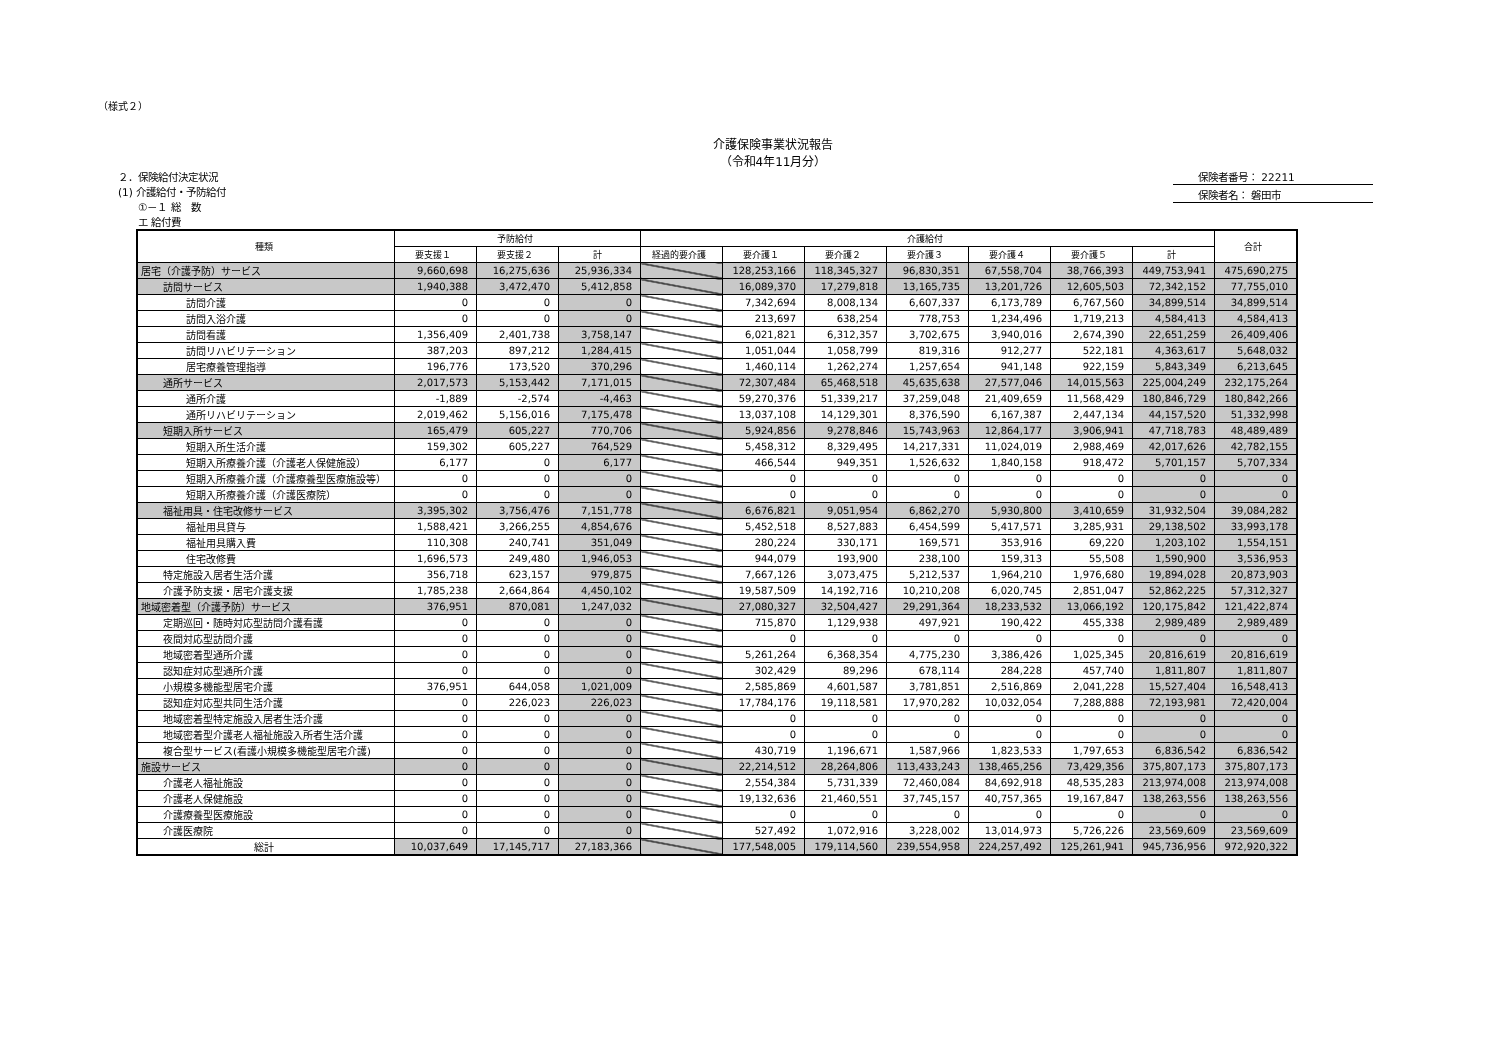（様式２）
介護保険事業状況報告
（令和4年11月分）
２．保険給付決定状況
(1) 介護給付・予防給付
　　①－１ 総　数
　　エ 給付費
保険者番号： 22211
保険者名： 磐田市
| 種類 | 予防給付 | | | 介護給付 | | | | | | | 合計 |
| --- | --- | --- | --- | --- | --- | --- | --- | --- | --- | --- | --- |
| | 要支援１ | 要支援２ | 計 | 経過的要介護 | 要介護１ | 要介護２ | 要介護３ | 要介護４ | 要介護５ | 計 | |
| 居宅（介護予防）サービス | 9,660,698 | 16,275,636 | 25,936,334 | | 128,253,166 | 118,345,327 | 96,830,351 | 67,558,704 | 38,766,393 | 449,753,941 | 475,690,275 |
| 訪問サービス | 1,940,388 | 3,472,470 | 5,412,858 | | 16,089,370 | 17,279,818 | 13,165,735 | 13,201,726 | 12,605,503 | 72,342,152 | 77,755,010 |
| 訪問介護 | 0 | 0 | 0 | | 7,342,694 | 8,008,134 | 6,607,337 | 6,173,789 | 6,767,560 | 34,899,514 | 34,899,514 |
| 訪問入浴介護 | 0 | 0 | 0 | | 213,697 | 638,254 | 778,753 | 1,234,496 | 1,719,213 | 4,584,413 | 4,584,413 |
| 訪問看護 | 1,356,409 | 2,401,738 | 3,758,147 | | 6,021,821 | 6,312,357 | 3,702,675 | 3,940,016 | 2,674,390 | 22,651,259 | 26,409,406 |
| 訪問リハビリテーション | 387,203 | 897,212 | 1,284,415 | | 1,051,044 | 1,058,799 | 819,316 | 912,277 | 522,181 | 4,363,617 | 5,648,032 |
| 居宅療養管理指導 | 196,776 | 173,520 | 370,296 | | 1,460,114 | 1,262,274 | 1,257,654 | 941,148 | 922,159 | 5,843,349 | 6,213,645 |
| 通所サービス | 2,017,573 | 5,153,442 | 7,171,015 | | 72,307,484 | 65,468,518 | 45,635,638 | 27,577,046 | 14,015,563 | 225,004,249 | 232,175,264 |
| 通所介護 | -1,889 | -2,574 | -4,463 | | 59,270,376 | 51,339,217 | 37,259,048 | 21,409,659 | 11,568,429 | 180,846,729 | 180,842,266 |
| 通所リハビリテーション | 2,019,462 | 5,156,016 | 7,175,478 | | 13,037,108 | 14,129,301 | 8,376,590 | 6,167,387 | 2,447,134 | 44,157,520 | 51,332,998 |
| 短期入所サービス | 165,479 | 605,227 | 770,706 | | 5,924,856 | 9,278,846 | 15,743,963 | 12,864,177 | 3,906,941 | 47,718,783 | 48,489,489 |
| 短期入所生活介護 | 159,302 | 605,227 | 764,529 | | 5,458,312 | 8,329,495 | 14,217,331 | 11,024,019 | 2,988,469 | 42,017,626 | 42,782,155 |
| 短期入所療養介護（介護老人保健施設） | 6,177 | 0 | 6,177 | | 466,544 | 949,351 | 1,526,632 | 1,840,158 | 918,472 | 5,701,157 | 5,707,334 |
| 短期入所療養介護（介護療養型医療施設等） | 0 | 0 | 0 | | 0 | 0 | 0 | 0 | 0 | 0 | 0 |
| 短期入所療養介護（介護医療院） | 0 | 0 | 0 | | 0 | 0 | 0 | 0 | 0 | 0 | 0 |
| 福祉用具・住宅改修サービス | 3,395,302 | 3,756,476 | 7,151,778 | | 6,676,821 | 9,051,954 | 6,862,270 | 5,930,800 | 3,410,659 | 31,932,504 | 39,084,282 |
| 福祉用具貸与 | 1,588,421 | 3,266,255 | 4,854,676 | | 5,452,518 | 8,527,883 | 6,454,599 | 5,417,571 | 3,285,931 | 29,138,502 | 33,993,178 |
| 福祉用具購入費 | 110,308 | 240,741 | 351,049 | | 280,224 | 330,171 | 169,571 | 353,916 | 69,220 | 1,203,102 | 1,554,151 |
| 住宅改修費 | 1,696,573 | 249,480 | 1,946,053 | | 944,079 | 193,900 | 238,100 | 159,313 | 55,508 | 1,590,900 | 3,536,953 |
| 特定施設入居者生活介護 | 356,718 | 623,157 | 979,875 | | 7,667,126 | 3,073,475 | 5,212,537 | 1,964,210 | 1,976,680 | 19,894,028 | 20,873,903 |
| 介護予防支援・居宅介護支援 | 1,785,238 | 2,664,864 | 4,450,102 | | 19,587,509 | 14,192,716 | 10,210,208 | 6,020,745 | 2,851,047 | 52,862,225 | 57,312,327 |
| 地域密着型（介護予防）サービス | 376,951 | 870,081 | 1,247,032 | | 27,080,327 | 32,504,427 | 29,291,364 | 18,233,532 | 13,066,192 | 120,175,842 | 121,422,874 |
| 定期巡回・随時対応型訪問介護看護 | 0 | 0 | 0 | | 715,870 | 1,129,938 | 497,921 | 190,422 | 455,338 | 2,989,489 | 2,989,489 |
| 夜間対応型訪問介護 | 0 | 0 | 0 | | 0 | 0 | 0 | 0 | 0 | 0 | 0 |
| 地域密着型通所介護 | 0 | 0 | 0 | | 5,261,264 | 6,368,354 | 4,775,230 | 3,386,426 | 1,025,345 | 20,816,619 | 20,816,619 |
| 認知症対応型通所介護 | 0 | 0 | 0 | | 302,429 | 89,296 | 678,114 | 284,228 | 457,740 | 1,811,807 | 1,811,807 |
| 小規模多機能型居宅介護 | 376,951 | 644,058 | 1,021,009 | | 2,585,869 | 4,601,587 | 3,781,851 | 2,516,869 | 2,041,228 | 15,527,404 | 16,548,413 |
| 認知症対応型共同生活介護 | 0 | 226,023 | 226,023 | | 17,784,176 | 19,118,581 | 17,970,282 | 10,032,054 | 7,288,888 | 72,193,981 | 72,420,004 |
| 地域密着型特定施設入居者生活介護 | 0 | 0 | 0 | | 0 | 0 | 0 | 0 | 0 | 0 | 0 |
| 地域密着型介護老人福祉施設入所者生活介護 | 0 | 0 | 0 | | 0 | 0 | 0 | 0 | 0 | 0 | 0 |
| 複合型サービス(看護小規模多機能型居宅介護) | 0 | 0 | 0 | | 430,719 | 1,196,671 | 1,587,966 | 1,823,533 | 1,797,653 | 6,836,542 | 6,836,542 |
| 施設サービス | 0 | 0 | 0 | | 22,214,512 | 28,264,806 | 113,433,243 | 138,465,256 | 73,429,356 | 375,807,173 | 375,807,173 |
| 介護老人福祉施設 | 0 | 0 | 0 | | 2,554,384 | 5,731,339 | 72,460,084 | 84,692,918 | 48,535,283 | 213,974,008 | 213,974,008 |
| 介護老人保健施設 | 0 | 0 | 0 | | 19,132,636 | 21,460,551 | 37,745,157 | 40,757,365 | 19,167,847 | 138,263,556 | 138,263,556 |
| 介護療養型医療施設 | 0 | 0 | 0 | | 0 | 0 | 0 | 0 | 0 | 0 | 0 |
| 介護医療院 | 0 | 0 | 0 | | 527,492 | 1,072,916 | 3,228,002 | 13,014,973 | 5,726,226 | 23,569,609 | 23,569,609 |
| 総計 | 10,037,649 | 17,145,717 | 27,183,366 | | 177,548,005 | 179,114,560 | 239,554,958 | 224,257,492 | 125,261,941 | 945,736,956 | 972,920,322 |